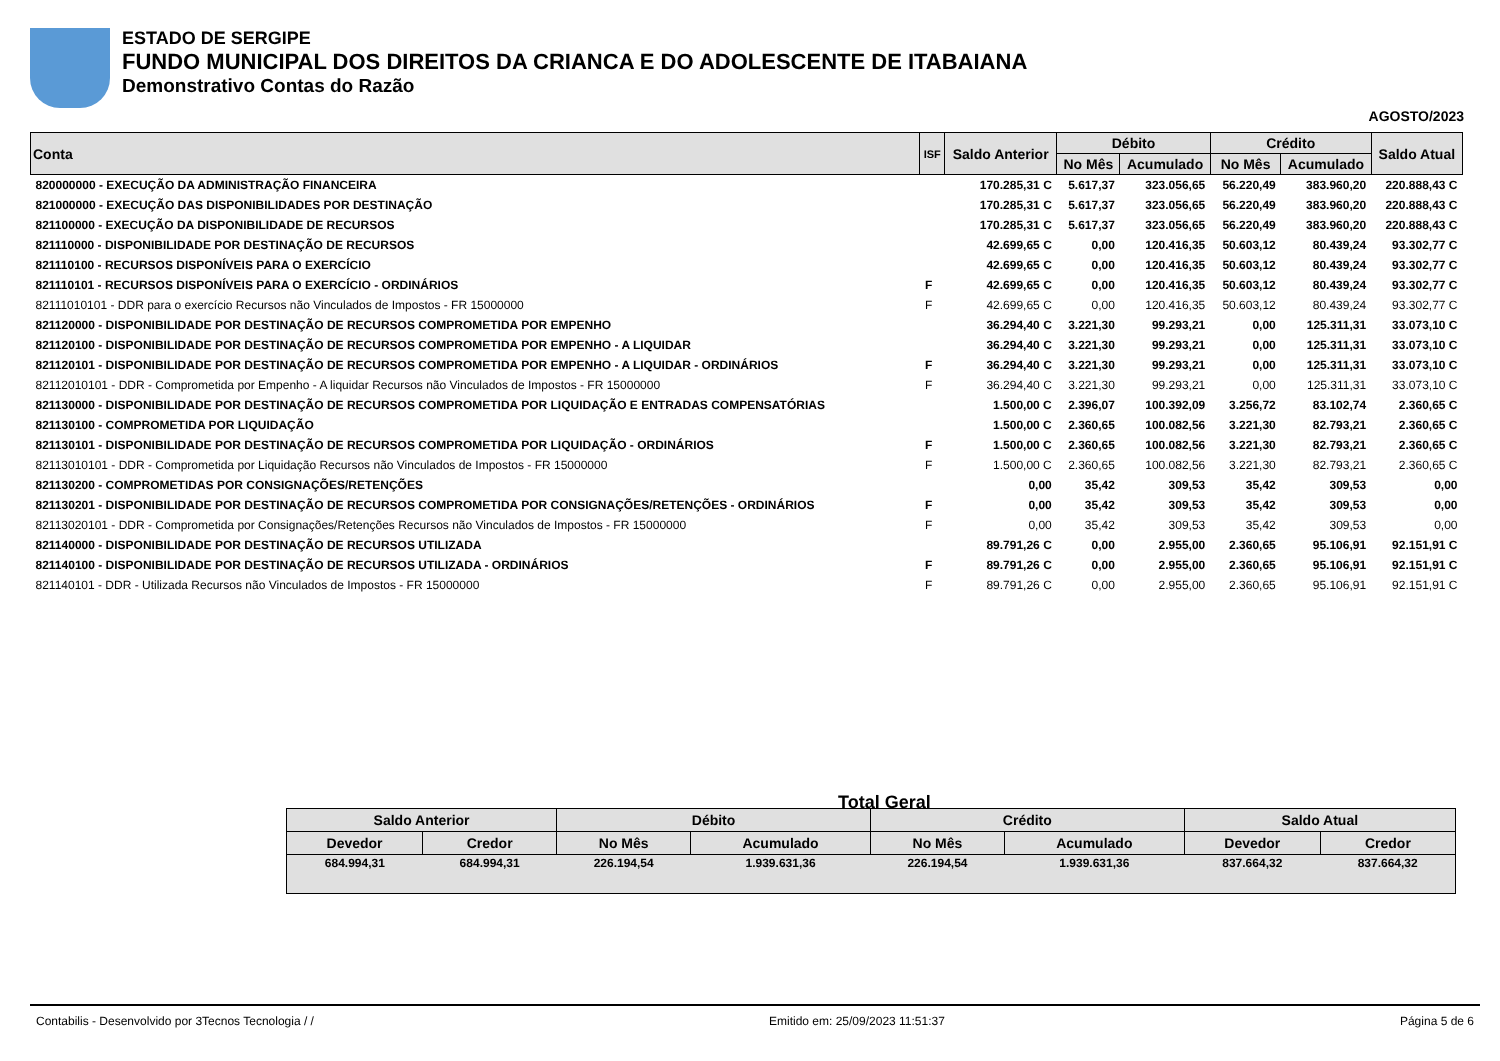ESTADO DE SERGIPE
FUNDO MUNICIPAL DOS DIREITOS DA CRIANCA E DO ADOLESCENTE DE ITABAIANA
Demonstrativo Contas do Razão
AGOSTO/2023
| Conta | ISF | Saldo Anterior | Débito | | Crédito | | Saldo Atual |
| --- | --- | --- | --- | --- | --- | --- | --- |
| | | | No Mês | Acumulado | No Mês | Acumulado | |
| 820000000 - EXECUÇÃO DA ADMINISTRAÇÃO FINANCEIRA | | 170.285,31 C | 5.617,37 | 323.056,65 | 56.220,49 | 383.960,20 | 220.888,43 C |
| 821000000 - EXECUÇÃO DAS DISPONIBILIDADES POR DESTINAÇÃO | | 170.285,31 C | 5.617,37 | 323.056,65 | 56.220,49 | 383.960,20 | 220.888,43 C |
| 821100000 - EXECUÇÃO DA DISPONIBILIDADE DE RECURSOS | | 170.285,31 C | 5.617,37 | 323.056,65 | 56.220,49 | 383.960,20 | 220.888,43 C |
| 821110000 - DISPONIBILIDADE POR DESTINAÇÃO DE RECURSOS | | 42.699,65 C | 0,00 | 120.416,35 | 50.603,12 | 80.439,24 | 93.302,77 C |
| 821110100 - RECURSOS DISPONÍVEIS PARA O EXERCÍCIO | | 42.699,65 C | 0,00 | 120.416,35 | 50.603,12 | 80.439,24 | 93.302,77 C |
| 821110101 - RECURSOS DISPONÍVEIS PARA O EXERCÍCIO - ORDINÁRIOS | F | 42.699,65 C | 0,00 | 120.416,35 | 50.603,12 | 80.439,24 | 93.302,77 C |
| 82111010101 - DDR para o exercício Recursos não Vinculados de Impostos - FR 15000000 | F | 42.699,65 C | 0,00 | 120.416,35 | 50.603,12 | 80.439,24 | 93.302,77 C |
| 821120000 - DISPONIBILIDADE POR DESTINAÇÃO DE RECURSOS COMPROMETIDA POR EMPENHO | | 36.294,40 C | 3.221,30 | 99.293,21 | 0,00 | 125.311,31 | 33.073,10 C |
| 821120100 - DISPONIBILIDADE POR DESTINAÇÃO DE RECURSOS COMPROMETIDA POR EMPENHO - A LIQUIDAR | | 36.294,40 C | 3.221,30 | 99.293,21 | 0,00 | 125.311,31 | 33.073,10 C |
| 821120101 - DISPONIBILIDADE POR DESTINAÇÃO DE RECURSOS COMPROMETIDA POR EMPENHO - A LIQUIDAR - ORDINÁRIOS | F | 36.294,40 C | 3.221,30 | 99.293,21 | 0,00 | 125.311,31 | 33.073,10 C |
| 82112010101 - DDR - Comprometida por Empenho - A liquidar Recursos não Vinculados de Impostos - FR 15000000 | F | 36.294,40 C | 3.221,30 | 99.293,21 | 0,00 | 125.311,31 | 33.073,10 C |
| 821130000 - DISPONIBILIDADE POR DESTINAÇÃO DE RECURSOS COMPROMETIDA POR LIQUIDAÇÃO E ENTRADAS COMPENSATÓRIAS | | 1.500,00 C | 2.396,07 | 100.392,09 | 3.256,72 | 83.102,74 | 2.360,65 C |
| 821130100 - COMPROMETIDA POR LIQUIDAÇÃO | | 1.500,00 C | 2.360,65 | 100.082,56 | 3.221,30 | 82.793,21 | 2.360,65 C |
| 821130101 - DISPONIBILIDADE POR DESTINAÇÃO DE RECURSOS COMPROMETIDA POR LIQUIDAÇÃO - ORDINÁRIOS | F | 1.500,00 C | 2.360,65 | 100.082,56 | 3.221,30 | 82.793,21 | 2.360,65 C |
| 82113010101 - DDR - Comprometida por Liquidação Recursos não Vinculados de Impostos - FR 15000000 | F | 1.500,00 C | 2.360,65 | 100.082,56 | 3.221,30 | 82.793,21 | 2.360,65 C |
| 821130200 - COMPROMETIDAS POR CONSIGNAÇÕES/RETENÇÕES | | 0,00 | 35,42 | 309,53 | 35,42 | 309,53 | 0,00 |
| 821130201 - DISPONIBILIDADE POR DESTINAÇÃO DE RECURSOS COMPROMETIDA POR CONSIGNAÇÕES/RETENÇÕES - ORDINÁRIOS | F | 0,00 | 35,42 | 309,53 | 35,42 | 309,53 | 0,00 |
| 82113020101 - DDR - Comprometida por Consignações/Retenções Recursos não Vinculados de Impostos - FR 15000000 | F | 0,00 | 35,42 | 309,53 | 35,42 | 309,53 | 0,00 |
| 821140000 - DISPONIBILIDADE POR DESTINAÇÃO DE RECURSOS UTILIZADA | | 89.791,26 C | 0,00 | 2.955,00 | 2.360,65 | 95.106,91 | 92.151,91 C |
| 821140100 - DISPONIBILIDADE POR DESTINAÇÃO DE RECURSOS UTILIZADA - ORDINÁRIOS | F | 89.791,26 C | 0,00 | 2.955,00 | 2.360,65 | 95.106,91 | 92.151,91 C |
| 821140101 - DDR - Utilizada Recursos não Vinculados de Impostos - FR 15000000 | F | 89.791,26 C | 0,00 | 2.955,00 | 2.360,65 | 95.106,91 | 92.151,91 C |
Total Geral
| Saldo Anterior | | Débito | | Crédito | | Saldo Atual | |
| --- | --- | --- | --- | --- | --- | --- | --- |
| Devedor | Credor | No Mês | Acumulado | No Mês | Acumulado | Devedor | Credor |
| 684.994,31 | 684.994,31 | 226.194,54 | 1.939.631,36 | 226.194,54 | 1.939.631,36 | 837.664,32 | 837.664,32 |
Contabilis - Desenvolvido por 3Tecnos Tecnologia / / Emitido em: 25/09/2023 11:51:37 Página 5 de 6